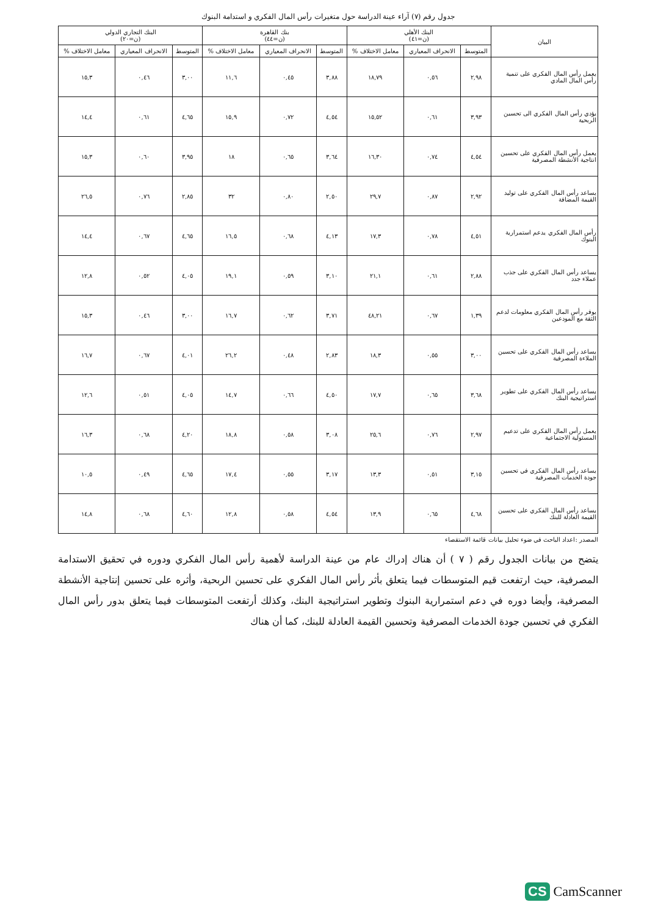جدول رقم (٧) آراء عينة الدراسة حول متغيرات رأس المال الفكري و استدامة البنوك
| البيان | البنك الأهلي (ن=٤١) | | | بنك القاهرة (ن=٤٤) | | | البنك التجاري الدولي (ن=٢٠) | | |
| --- | --- | --- | --- | --- | --- | --- | --- | --- | --- |
| | المتوسط | الانحراف المعياري | معامل الاختلاف % | المتوسط | الانحراف المعياري | معامل الاختلاف % | المتوسط | الانحراف المعياري | معامل الاختلاف % |
| يعمل رأس المال الفكري على تنمية رأس المال المادي | ٢,٩٨ | ٠,٥٦ | ١٨,٧٩ | ٣,٨٨ | ٠,٤٥ | ١١,٦ | ٣,٠٠ | ٠,٤٦ | ١٥,٣ |
| يؤدي رأس المال الفكري الى تحسين الربحية | ٣,٩٣ | ٠,٦١ | ١٥,٥٢ | ٤,٥٤ | ٠,٧٢ | ١٥,٩ | ٤,٦٥ | ٠,٦١ | ١٤,٤ |
| يعمل رأس المال الفكري على تحسين انتاجية الأنشطة المصرفية | ٤,٥٤ | ٠,٧٤ | ١٦,٣٠ | ٣,٦٤ | ٠,٦٥ | ١٨ | ٣,٩٥ | ٠,٦٠ | ١٥,٣ |
| يساعد رأس المال الفكري على توليد القيمة المضافة | ٢,٩٢ | ٠,٨٧ | ٢٩,٧ | ٢,٥٠ | ٠,٨٠ | ٣٢ | ٢,٨٥ | ٠,٧٦ | ٢٦,٥ |
| رأس المال الفكري يدعم استمرارية البنوك | ٤,٥١ | ٠,٧٨ | ١٧,٣ | ٤,١٣ | ٠,٦٨ | ١٦,٥ | ٤,٦٥ | ٠,٦٧ | ١٤,٤ |
| يساعد رأس المال الفكري على جذب عملاء جدد | ٢,٨٨ | ٠,٦١ | ٢١,١ | ٣,١٠ | ٠,٥٩ | ١٩,١ | ٤,٠٥ | ٠,٥٢ | ١٢,٨ |
| يوفر رأس المال الفكري معلومات لدعم الثقة مع المودعين | ١,٣٩ | ٠,٦٧ | ٤٨,٢١ | ٣,٧١ | ٠,٦٢ | ١٦,٧ | ٣,٠٠ | ٠,٤٦ | ١٥,٣ |
| يساعد رأس المال الفكري على تحسين الملاءة المصرفية | ٣,٠٠ | ٠,٥٥ | ١٨,٣ | ٢,٨٣ | ٠,٤٨ | ٢٦,٢ | ٤,٠١ | ٠,٦٧ | ١٦,٧ |
| يساعد رأس المال الفكري على تطوير استراتيجية البنك | ٣,٦٨ | ٠,٦٥ | ١٧,٧ | ٤,٥٠ | ٠,٦٦ | ١٤,٧ | ٤,٠٥ | ٠,٥١ | ١٢,٦ |
| يعمل رأس المال الفكري على تدعيم المسئولية الاجتماعية | ٢,٩٧ | ٠,٧٦ | ٢٥,٦ | ٣,٠٨ | ٠,٥٨ | ١٨,٨ | ٤,٢٠ | ٠,٦٨ | ١٦,٣ |
| يساعد رأس المال الفكري في تحسين جودة الخدمات المصرفية | ٣,١٥ | ٠,٥١ | ١٣,٣ | ٣,١٧ | ٠,٥٥ | ١٧,٤ | ٤,٦٥ | ٠,٤٩ | ١٠,٥ |
| يساعد رأس المال الفكري على تحسين القيمة العادلة للبنك | ٤,٦٨ | ٠,٦٥ | ١٣,٩ | ٤,٥٤ | ٠,٥٨ | ١٢,٨ | ٤,٦٠ | ٠,٦٨ | ١٤,٨ |
المصدر :اعداد الباحث في ضوء تحليل بيانات قائمة الاستقصاء
يتضح من بيانات الجدول رقم ( ٧ ) أن هناك إدراك عام من عينة الدراسة لأهمية رأس المال الفكري ودوره في تحقيق الاستدامة المصرفية، حيث ارتفعت قيم المتوسطات فيما يتعلق بأثر رأس المال الفكري على تحسين الربحية، وأثره على تحسين إنتاجية الأنشطة المصرفية، وأيضا دوره في دعم استمرارية البنوك وتطوير استراتيجية البنك، وكذلك أرتفعت المتوسطات فيما يتعلق بدور رأس المال الفكري في تحسين جودة الخدمات المصرفية وتحسين القيمة العادلة للبنك، كما أن هناك
CS CamScanner